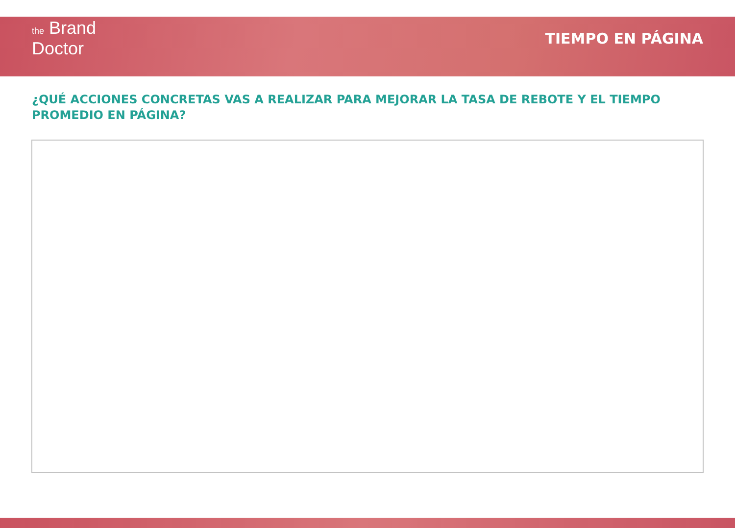the Brand
Doctor
TIEMPO EN PÁGINA
¿QUÉ ACCIONES CONCRETAS VAS A REALIZAR PARA MEJORAR LA TASA DE REBOTE Y EL TIEMPO PROMEDIO EN PÁGINA?